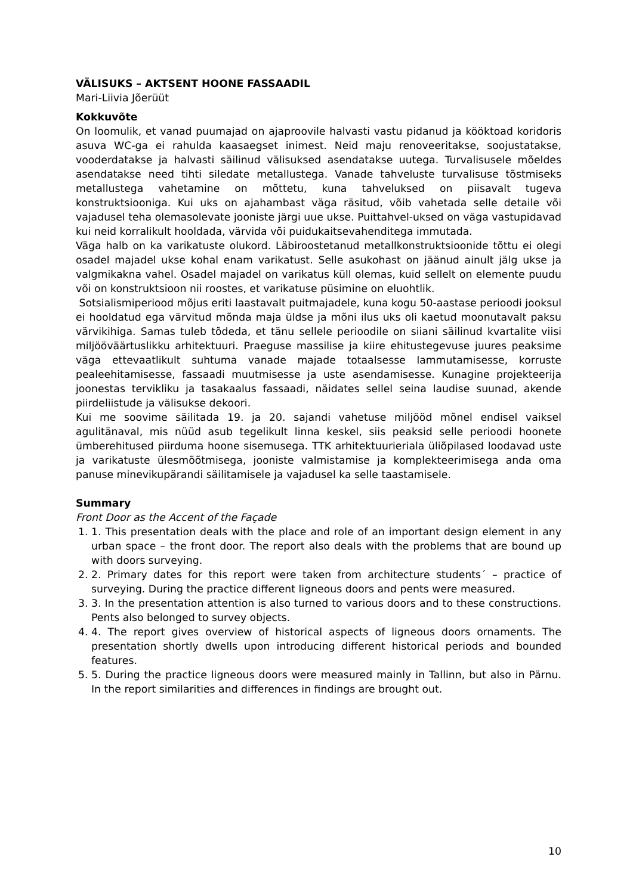VÄLISUKS – AKTSENT HOONE FASSAADIL
Mari-Liivia Jõerüüt
Kokkuvõte
On loomulik, et vanad puumajad on ajaproovile halvasti vastu pidanud ja kööktoad koridoris asuva WC-ga ei rahulda kaasaegset inimest. Neid maju renoveeritakse, soojustatakse, vooderdatakse ja halvasti säilinud välisuksed asendatakse uutega. Turvalisusele mõeldes asendatakse need tihti siledate metallustega. Vanade tahveluste turvalisuse tõstmiseks metallustega vahetamine on mõttetu, kuna tahveluksed on piisavalt tugeva konstruktsiooniga. Kui uks on ajahambast väga räsitud, võib vahetada selle detaile või vajadusel teha olemasolevate jooniste järgi uue ukse. Puittahvel-uksed on väga vastupidavad kui neid korralikult hooldada, värvida või puidukaitsevahenditega immutada.
Väga halb on ka varikatuste olukord. Läbiroostetanud metallkonstruktsioonide tõttu ei olegi osadel majadel ukse kohal enam varikatust. Selle asukohast on jäänud ainult jälg ukse ja valgmikakna vahel. Osadel majadel on varikatus küll olemas, kuid sellelt on elemente puudu või on konstruktsioon nii roostes, et varikatuse püsimine on eluohtlik.
Sotsialismiperiood mõjus eriti laastavalt puitmajadele, kuna kogu 50-aastase perioodi jooksul ei hooldatud ega värvitud mõnda maja üldse ja mõni ilus uks oli kaetud moonutavalt paksu värvikihiga. Samas tuleb tõdeda, et tänu sellele perioodile on siiani säilinud kvartalite viisi miljööväärtuslikku arhitektuuri. Praeguse massilise ja kiire ehitustegevuse juures peaksime väga ettevaatlikult suhtuma vanade majade totaalsesse lammutamisesse, korruste pealeehitamisesse, fassaadi muutmisesse ja uste asendamisesse. Kunagine projekteerija joonestas tervikliku ja tasakaalus fassaadi, näidates sellel seina laudise suunad, akende piirdeliistude ja välisukse dekoori.
Kui me soovime säilitada 19. ja 20. sajandi vahetuse miljööd mõnel endisel vaiksel agulitänaval, mis nüüd asub tegelikult linna keskel, siis peaksid selle perioodi hoonete ümberehitused piirduma hoone sisemusega. TTK arhitektuurieriala üliõpilased loodavad uste ja varikatuste ülesmõõtmisega, jooniste valmistamise ja komplekteerimisega anda oma panuse minevikupärandi säilitamisele ja vajadusel ka selle taastamisele.
Summary
Front Door as the Accent of the Façade
1. 1. This presentation deals with the place and role of an important design element in any urban space – the front door. The report also deals with the problems that are bound up with doors surveying.
2. 2. Primary dates for this report were taken from architecture students´ – practice of surveying. During the practice different ligneous doors and pents were measured.
3. 3. In the presentation attention is also turned to various doors and to these constructions. Pents also belonged to survey objects.
4. 4. The report gives overview of historical aspects of ligneous doors ornaments. The presentation shortly dwells upon introducing different historical periods and bounded features.
5. 5. During the practice ligneous doors were measured mainly in Tallinn, but also in Pärnu. In the report similarities and differences in findings are brought out.
10